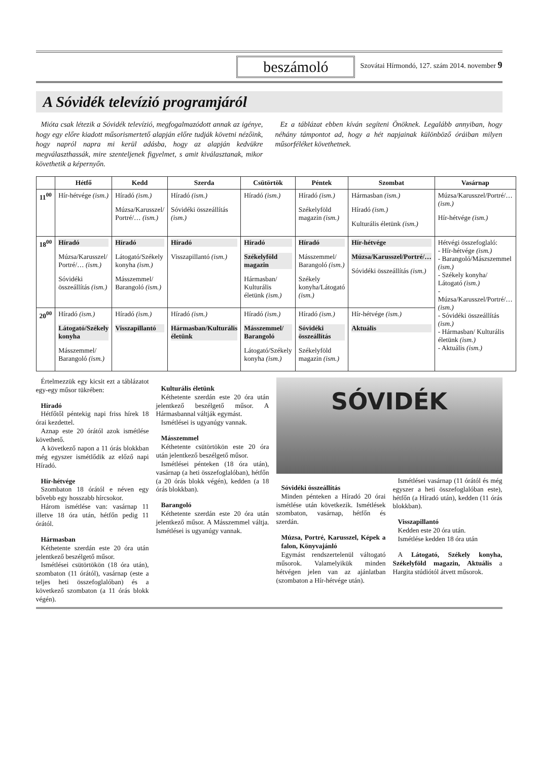beszámoló
Szovátai Hírmondó, 127. szám 2014. november 9
A Sóvidék televízió programjáról
Mióta csak létezik a Sóvidék televízió, megfogalmazódott annak az igénye, hogy egy előre kiadott műsorismertető alapján előre tudják követni nézőink, hogy napról napra mi kerül adásba, hogy az alapján kedvükre megválaszthassák, mire szenteljenek figyelmet, s amit kiválasztanak, mikor követhetik a képernyőn.
Ez a táblázat ebben kíván segíteni Önöknek. Legalább annyiban, hogy néhány támpontot ad, hogy a hét napjainak különböző óráiban milyen műsorféléket követhetnek.
| | Hétfő | Kedd | Szerda | Csütörtök | Péntek | Szombat | Vasárnap |
| --- | --- | --- | --- | --- | --- | --- | --- |
| 11<sup>00</sup> | Hír-hétvége (ism.) | Híradó (ism.) Múzsa/Karusszel/ Portré/… (ism.) | Híradó (ism.) Sóvidéki összeállítás (ism.) | Híradó (ism.) | Híradó (ism.) Székelyföld magazin (ism.) | Hármasban (ism.) Híradó (ism.) Kulturális életünk (ism.) | Múzsa/Karusszel/Portré/… (ism.) Hír-hétvége (ism.) |
| 18<sup>00</sup> | Híradó Múzsa/Karusszel/ Portré/… (ism.) Sóvidéki összeállítás (ism.) | Híradó Látogató/Székely konyha (ism.) Másszemmel/ Barangoló (ism.) | Híradó Visszapillantó (ism.) | Híradó Székelyföld magazin Hármasban/ Kulturális életünk (ism.) | Híradó Másszemmel/ Barangoló (ism.) Székely konyha/Látogató (ism.) | Hír-hétvége Múzsa/Karusszel/Portré/… Sóvidéki összeállítás (ism.) | Hétvégi összefoglaló: - Hír-hétvége (ism.) - Barangoló/Mászszemmel (ism.) - Székely konyha/ Látogató (ism.) - Múzsa/Karusszel/Portré/… (ism.) - Sóvidéki összeállítás (ism.) - Hármasban/ Kulturális életünk (ism.) - Aktuális (ism.) |
| 20<sup>00</sup> | Híradó (ism.) Látogató/Székely konyha Másszemmel/ Barangoló (ism.) | Híradó (ism.) Visszapillantó | Híradó (ism.) Hármasban/Kulturális életünk | Híradó (ism.) Másszemmel/ Barangoló Látogató/Székely konyha (ism.) | Híradó (ism.) Sóvidéki összeállítás Székelyföld magazin (ism.) | Hír-hétvége (ism.) Aktuális | |
Értelmezzük egy kicsit ezt a táblázatot egy-egy műsor tükrében:
Híradó
Hétfőtől péntekig napi friss hírek 18 órai kezdettel.
Aznap este 20 órától azok ismétlése követhető.
A következő napon a 11 órás blokkban még egyszer ismétlődik az előző napi Híradó.
Hír-hétvége
Szombaton 18 órától e néven egy bővebb egy hosszabb hírcsokor.
Három ismétlése van: vasárnap 11 illetve 18 óra után, hétfőn pedig 11 órától.
Hármasban
Kéthetente szerdán este 20 óra után jelentkező beszélgető műsor.
Ismétlései csütörtökön (18 óra után), szombaton (11 órától), vasárnap (este a teljes heti összefoglalóban) és a következő szombaton (a 11 órás blokk végén).
Kulturális életünk
Kéthetente szerdán este 20 óra után jelentkező beszélgető műsor. A Hármasbannal váltják egymást.
Ismétlései is ugyanúgy vannak.
Másszemmel
Kéthetente csütörtökön este 20 óra után jelentkező beszélgető műsor.
Ismétlései pénteken (18 óra után), vasárnap (a heti összefoglalóban), hétfőn (a 20 órás blokk végén), kedden (a 18 órás blokkban).
Barangoló
Kéthetente szerdán este 20 óra után jelentkező műsor. A Másszemmel váltja. Ismétlései is ugyanúgy vannak.
SÓVIDÉK
Sóvidéki összeállítás
Minden pénteken a Híradó 20 órai ismétlése után következik. Ismétlések szombaton, vasárnap, hétfőn és szerdán.
Múzsa, Portré, Karusszel, Képek a falon, Könyvajánló
Egymást rendszertelenül váltogató műsorok. Valamelyikük minden hétvégen jelen van az ajánlatban (szombaton a Hír-hétvége után).
Ismétlései vasárnap (11 órától és még egyszer a heti összefoglalóban este), hétfőn (a Híradó után), kedden (11 órás blokkban).
Visszapillantó
Kedden este 20 óra után.
Ismétlése kedden 18 óra után
A Látogató, Székely konyha, Székelyföld magazin, Aktuális a Hargita stúdiótól átvett műsorok.